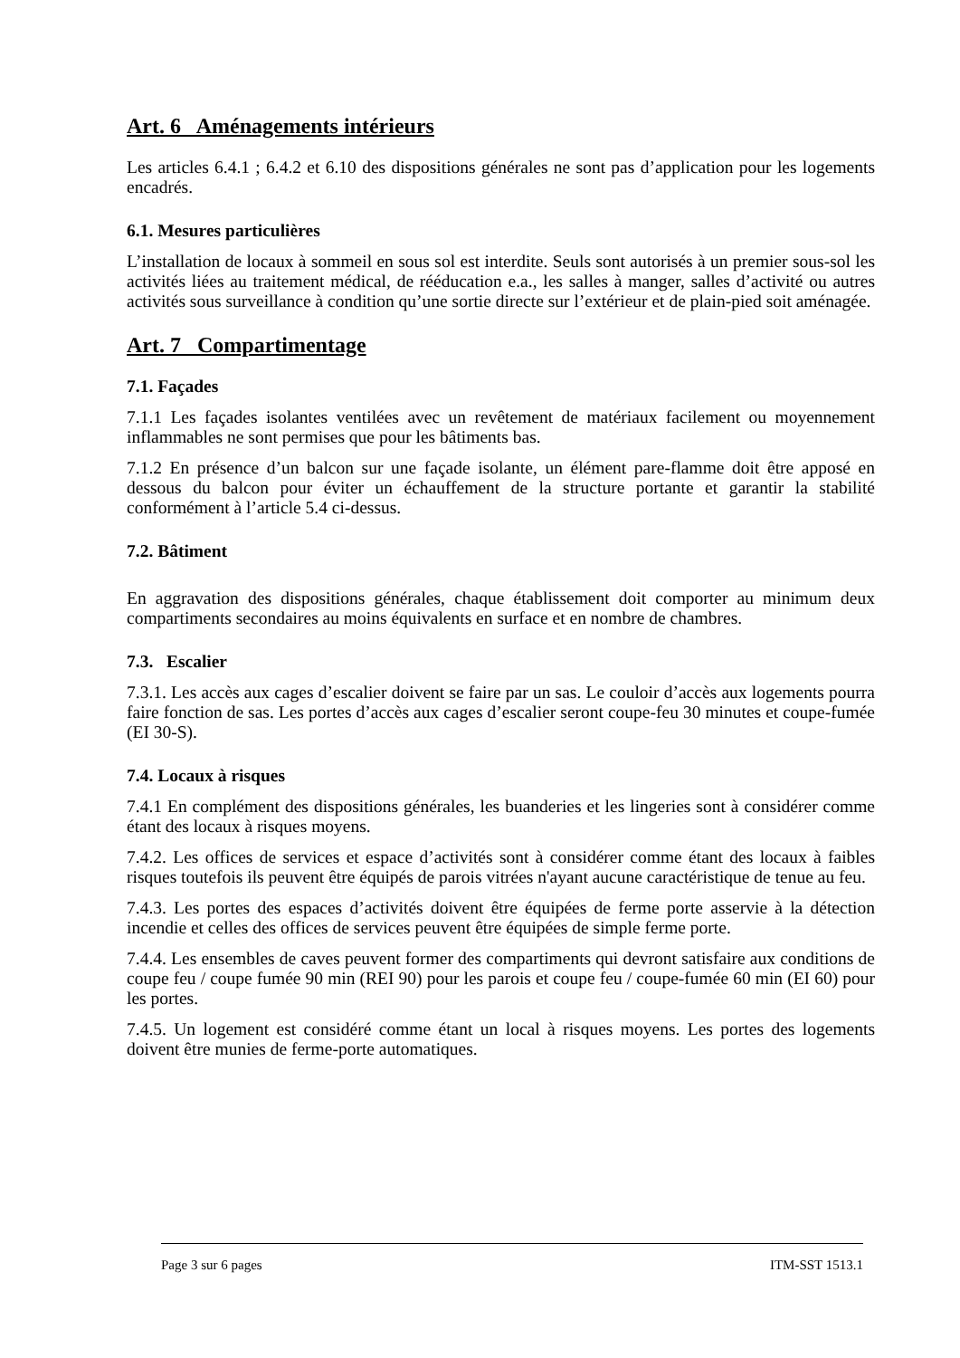Art. 6 Aménagements intérieurs
Les articles 6.4.1 ; 6.4.2 et 6.10 des dispositions générales ne sont pas d’application pour les logements encadrés.
6.1. Mesures particulières
L’installation de locaux à sommeil en sous sol est interdite. Seuls sont autorisés à un premier sous-sol les activités liées au traitement médical, de rééducation e.a., les salles à manger, salles d’activité ou autres activités sous surveillance à condition qu’une sortie directe sur l’extérieur et de plain-pied soit aménagée.
Art. 7 Compartimentage
7.1. Façades
7.1.1 Les façades isolantes ventilées avec un revêtement de matériaux facilement ou moyennement inflammables ne sont permises que pour les bâtiments bas.
7.1.2 En présence d’un balcon sur une façade isolante, un élément pare-flamme doit être apposé en dessous du balcon pour éviter un échauffement de la structure portante et garantir la stabilité conformément à l’article 5.4 ci-dessus.
7.2. Bâtiment
En aggravation des dispositions générales, chaque établissement doit comporter au minimum deux compartiments secondaires au moins équivalents en surface et en nombre de chambres.
7.3. Escalier
7.3.1. Les accès aux cages d’escalier doivent se faire par un sas. Le couloir d’accès aux logements pourra faire fonction de sas. Les portes d’accès aux cages d’escalier seront coupe-feu 30 minutes et coupe-fumée (EI 30-S).
7.4. Locaux à risques
7.4.1 En complément des dispositions générales, les buanderies et les lingeries sont à considérer comme étant des locaux à risques moyens.
7.4.2. Les offices de services et espace d’activités sont à considérer comme étant des locaux à faibles risques toutefois ils peuvent être équipés de parois vitrées n'ayant aucune caractéristique de tenue au feu.
7.4.3. Les portes des espaces d’activités doivent être équipées de ferme porte asservie à la détection incendie et celles des offices de services peuvent être équipées de simple ferme porte.
7.4.4. Les ensembles de caves peuvent former des compartiments qui devront satisfaire aux conditions de coupe feu / coupe fumée 90 min (REI 90) pour les parois et coupe feu / coupe-fumée 60 min (EI 60) pour les portes.
7.4.5. Un logement est considéré comme étant un local à risques moyens. Les portes des logements doivent être munies de ferme-porte automatiques.
Page 3 sur 6 pages ITM-SST 1513.1